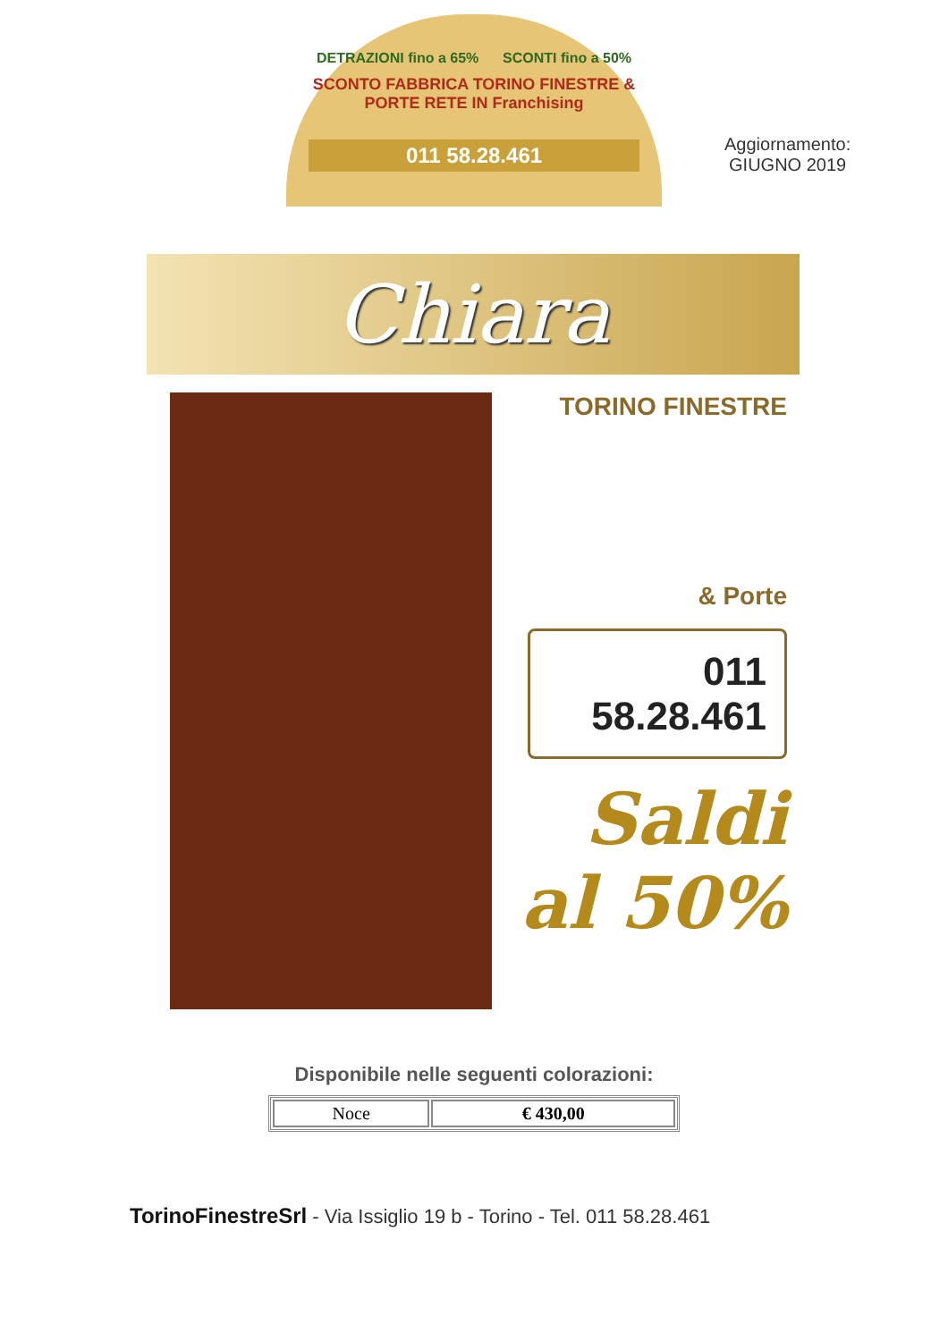DETRAZIONI fino a 65% SCONTI fino a 50%
SCONTO FABBRICA TORINO FINESTRE & PORTE RETE IN Franchising
011 58.28.461
Aggiornamento:
GIUGNO 2019
Chiara
TORINO FINESTRE
& Porte
011 58.28.461
Saldi
al 50%
Disponibile nelle seguenti colorazioni:
| Noce | € 430,00 |
TorinoFinestreSrl - Via Issiglio 19 b - Torino - Tel. 011 58.28.461